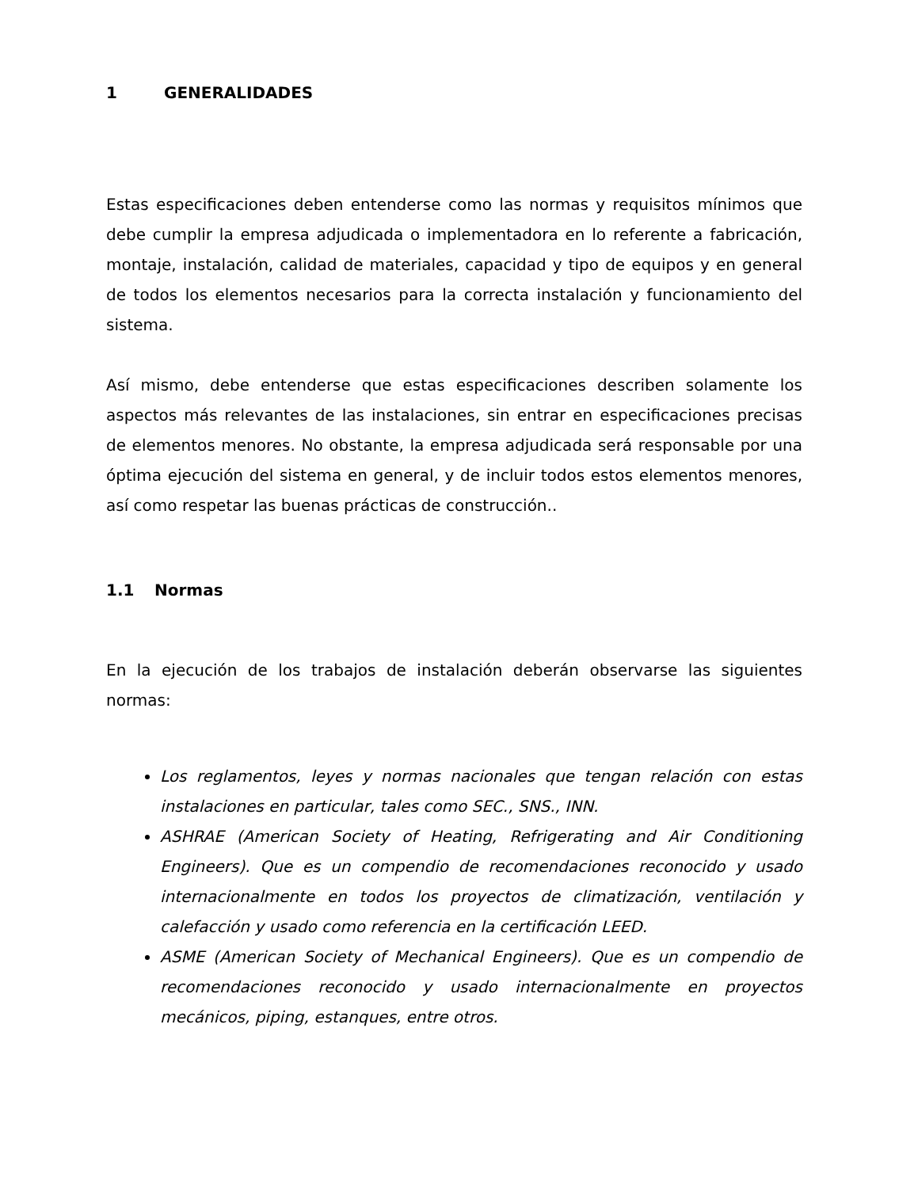1 GENERALIDADES
Estas especificaciones deben entenderse como las normas y requisitos mínimos que debe cumplir la empresa adjudicada o implementadora en lo referente a fabricación, montaje, instalación, calidad de materiales, capacidad y tipo de equipos y en general de todos los elementos necesarios para la correcta instalación y funcionamiento del sistema.
Así mismo, debe entenderse que estas especificaciones describen solamente los aspectos más relevantes de las instalaciones, sin entrar en especificaciones precisas de elementos menores. No obstante, la empresa adjudicada será responsable por una óptima ejecución del sistema en general, y de incluir todos estos elementos menores, así como respetar las buenas prácticas de construcción..
1.1 Normas
En la ejecución de los trabajos de instalación deberán observarse las siguientes normas:
Los reglamentos, leyes y normas nacionales que tengan relación con estas instalaciones en particular, tales como SEC., SNS., INN.
ASHRAE (American Society of Heating, Refrigerating and Air Conditioning Engineers). Que es un compendio de recomendaciones reconocido y usado internacionalmente en todos los proyectos de climatización, ventilación y calefacción y usado como referencia en la certificación LEED.
ASME (American Society of Mechanical Engineers). Que es un compendio de recomendaciones reconocido y usado internacionalmente en proyectos mecánicos, piping, estanques, entre otros.